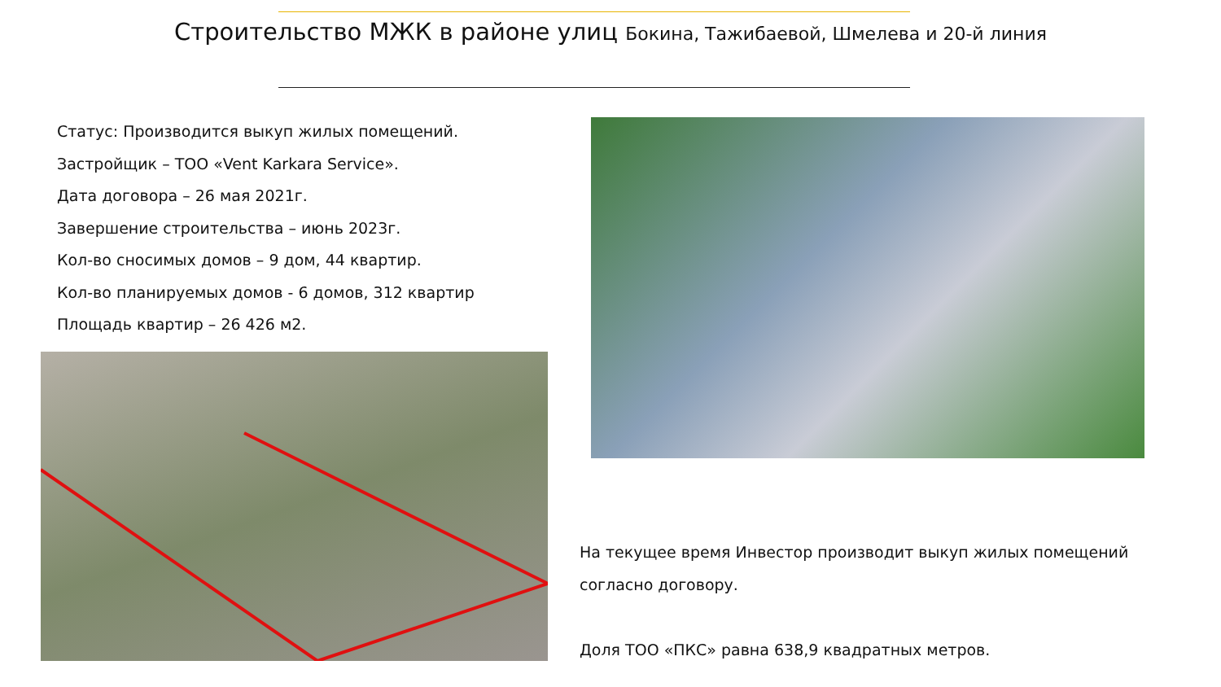Строительство МЖК в районе улиц Бокина, Тажибаевой, Шмелева и 20-й линия
Статус: Производится выкуп жилых помещений.
Застройщик – ТОО «Vent Karkara Service».
Дата договора – 26 мая 2021г.
Завершение строительства – июнь 2023г.
Кол-во сносимых домов – 9 дом, 44 квартир.
Кол-во планируемых домов - 6 домов, 312 квартир
Площадь квартир – 26 426 м2.
На текущее время Инвестор производит выкуп жилых помещений
согласно договору.
Доля ТОО «ПКС» равна 638,9 квадратных метров.